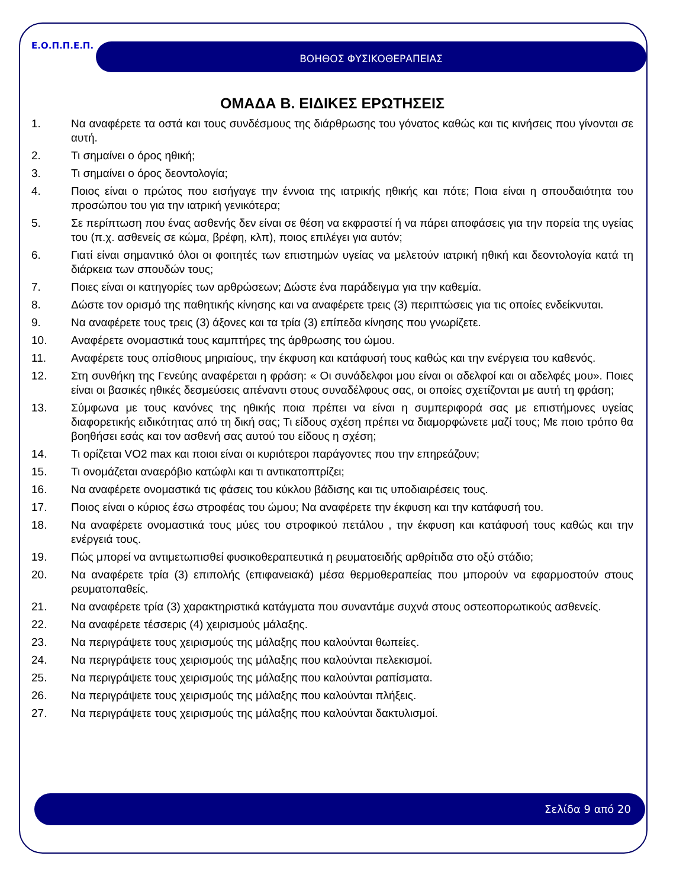Ε.Ο.Π.Π.Ε.Π. ΒΟΗΘΟΣ ΦΥΣΙΚΟΘΕΡΑΠΕΙΑΣ
ΟΜΑΔΑ Β. ΕΙΔΙΚΕΣ ΕΡΩΤΗΣΕΙΣ
1. Να αναφέρετε τα οστά και τους συνδέσμους της διάρθρωσης του γόνατος καθώς και τις κινήσεις που γίνονται σε αυτή.
2. Τι σημαίνει ο όρος ηθική;
3. Τι σημαίνει ο όρος δεοντολογία;
4. Ποιος είναι ο πρώτος που εισήγαγε την έννοια της ιατρικής ηθικής και πότε; Ποια είναι η σπουδαιότητα του προσώπου του για την ιατρική γενικότερα;
5. Σε περίπτωση που ένας ασθενής δεν είναι σε θέση να εκφραστεί ή να πάρει αποφάσεις για την πορεία της υγείας του (π.χ. ασθενείς σε κώμα, βρέφη, κλπ), ποιος επιλέγει για αυτόν;
6. Γιατί είναι σημαντικό όλοι οι φοιτητές των επιστημών υγείας να μελετούν ιατρική ηθική και δεοντολογία κατά τη διάρκεια των σπουδών τους;
7. Ποιες είναι οι κατηγορίες των αρθρώσεων; Δώστε ένα παράδειγμα για την καθεμία.
8. Δώστε τον ορισμό της παθητικής κίνησης και να αναφέρετε τρεις (3) περιπτώσεις για τις οποίες ενδείκνυται.
9. Να αναφέρετε τους τρεις (3) άξονες και τα τρία (3) επίπεδα κίνησης που γνωρίζετε.
10. Αναφέρετε ονομαστικά τους καμπτήρες της άρθρωσης του ώμου.
11. Αναφέρετε τους οπίσθιους μηριαίους, την έκφυση και κατάφυσή τους καθώς και την ενέργεια του καθενός.
12. Στη συνθήκη της Γενεύης αναφέρεται η φράση: « Οι συνάδελφοι μου είναι οι αδελφοί και οι αδελφές μου». Ποιες είναι οι βασικές ηθικές δεσμεύσεις απέναντι στους συναδέλφους σας, οι οποίες σχετίζονται με αυτή τη φράση;
13. Σύμφωνα με τους κανόνες της ηθικής ποια πρέπει να είναι η συμπεριφορά σας με επιστήμονες υγείας διαφορετικής ειδικότητας από τη δική σας; Τι είδους σχέση πρέπει να διαμορφώνετε μαζί τους; Με ποιο τρόπο θα βοηθήσει εσάς και τον ασθενή σας αυτού του είδους η σχέση;
14. Τι ορίζεται VO2 max και ποιοι είναι οι κυριότεροι παράγοντες που την επηρεάζουν;
15. Τι ονομάζεται αναερόβιο κατώφλι και τι αντικατοπτρίζει;
16. Να αναφέρετε ονομαστικά τις φάσεις του κύκλου βάδισης και τις υποδιαιρέσεις τους.
17. Ποιος είναι ο κύριος έσω στροφέας του ώμου; Να αναφέρετε την έκφυση και την κατάφυσή του.
18. Να αναφέρετε ονομαστικά τους μύες του στροφικού πετάλου , την έκφυση και κατάφυσή τους καθώς και την ενέργειά τους.
19. Πώς μπορεί να αντιμετωπισθεί φυσικοθεραπευτικά η ρευματοειδής αρθρίτιδα στο οξύ στάδιο;
20. Να αναφέρετε τρία (3) επιπολής (επιφανειακά) μέσα θερμοθεραπείας που μπορούν να εφαρμοστούν στους ρευματοπαθείς.
21. Να αναφέρετε τρία (3) χαρακτηριστικά κατάγματα που συναντάμε συχνά στους οστεοπορωτικούς ασθενείς.
22. Να αναφέρετε τέσσερις (4) χειρισμούς μάλαξης.
23. Να περιγράψετε τους χειρισμούς της μάλαξης που καλούνται θωπείες.
24. Να περιγράψετε τους χειρισμούς της μάλαξης που καλούνται πελεκισμοί.
25. Να περιγράψετε τους χειρισμούς της μάλαξης που καλούνται ραπίσματα.
26. Να περιγράψετε τους χειρισμούς της μάλαξης που καλούνται πλήξεις.
27. Να περιγράψετε τους χειρισμούς της μάλαξης που καλούνται δακτυλισμοί.
Σελίδα 9 από 20